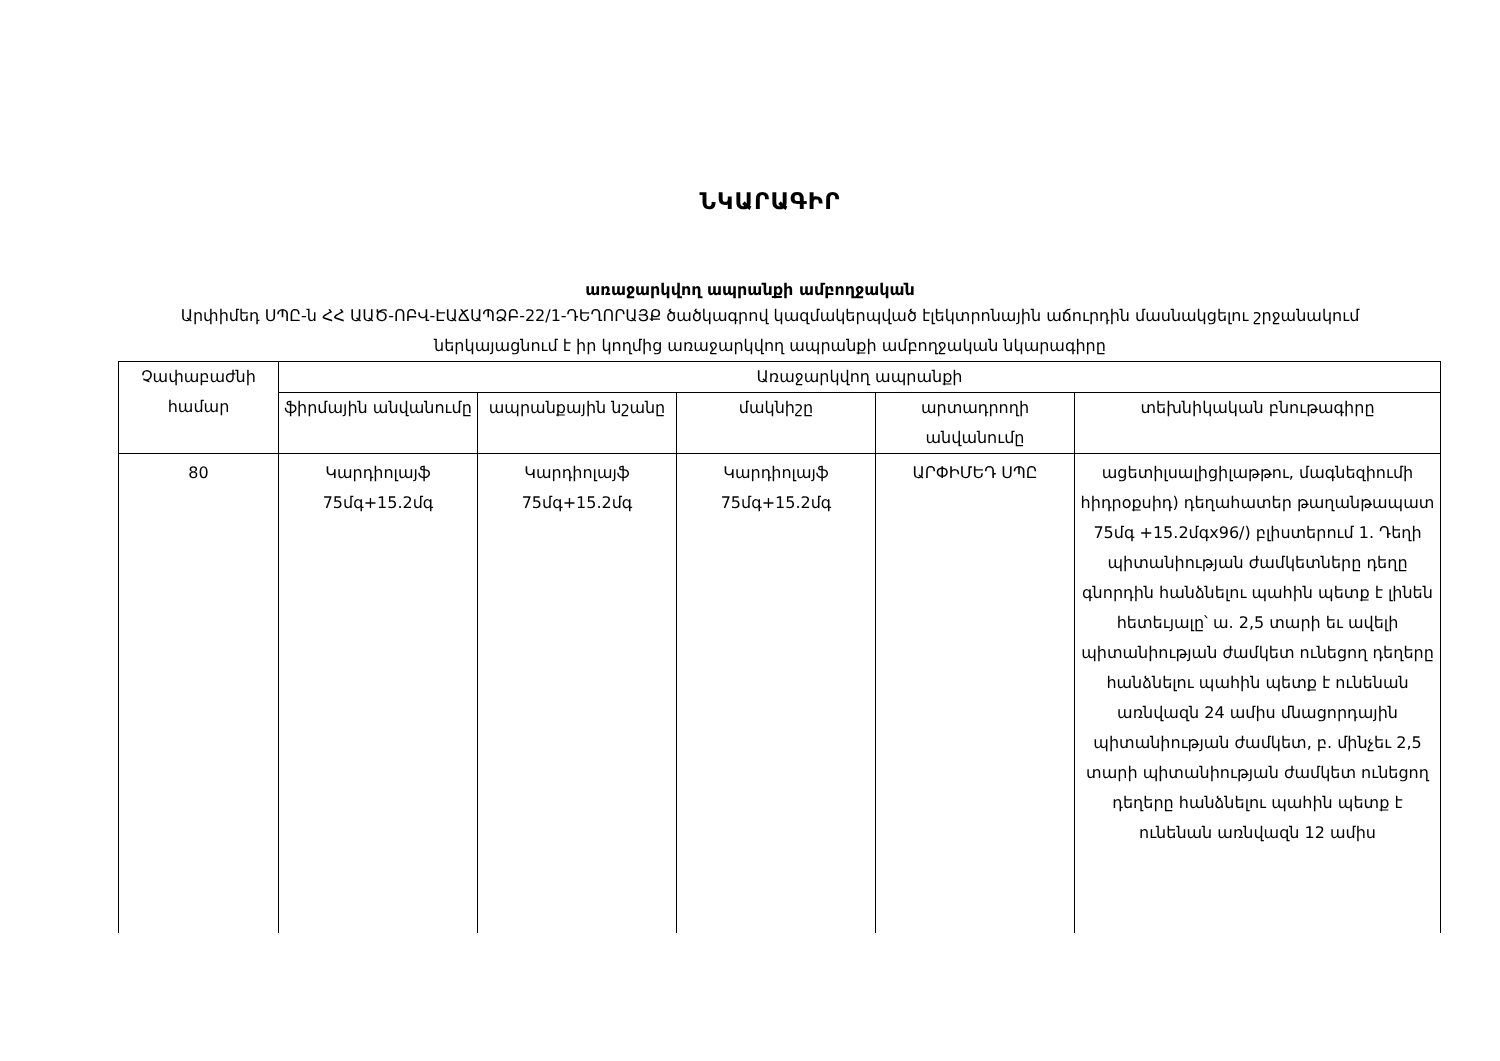ՆԿԱՐԱԳԻՐ
առաջարկվող ապրանքի ամբողջական
Արփիմեդ ՍՊԸ-ն ՀՀ ԱԱԾ-ՈԲՎ-ԷԱՃԱՊՁԲ-22/1-ԴԵՂՈՐԱՅՔ ծածկագրով կազմակերպված էլեկտրոնային աճուրդին մասնակցելու շրջանակում ներկայացնում է իր կողմից առաջարկվող ապրանքի ամբողջական նկարագիրը
| Չափաբաժնի համար | Առաջարկվող ապրանքի | | | | |
| --- | --- | --- | --- | --- | --- |
| | ֆիրմային անվանումը | ապրանքային նշանը | մակնիշը | արտադրողի անվանումը | տեխնիկական բնութագիրը |
| 80 | Կարդիոլայֆ 75մգ+15.2մգ | Կարդիոլայֆ 75մգ+15.2մգ | Կարդիոլայֆ 75մգ+15.2մգ | ԱՐՓԻՄԵԴ ՍՊԸ | ացետիլսալիցիլաթթու, մագնեզիումի հիդրօքսիդ) դեղահատեր թաղանթապատ 75մգ +15.2մգx96/) բլիստերում 1. Դեղի պիտանիության ժամկետները դեղը գնորդին հանձնելու պահին պետք է լինեն հետեւյալը՝ ա. 2,5 տարի եւ ավելի պիտանիության ժամկետ ունեցող դեղերը հանձնելու պահին պետք է ունենան առնվազն 24 ամիս մնացորդային պիտանիության ժամկետ, բ. մինչեւ 2,5 տարի պիտանիության ժամկետ ունեցող դեղերը հանձնելու պահին պետք է ունենան առնվազն 12 ամիս |